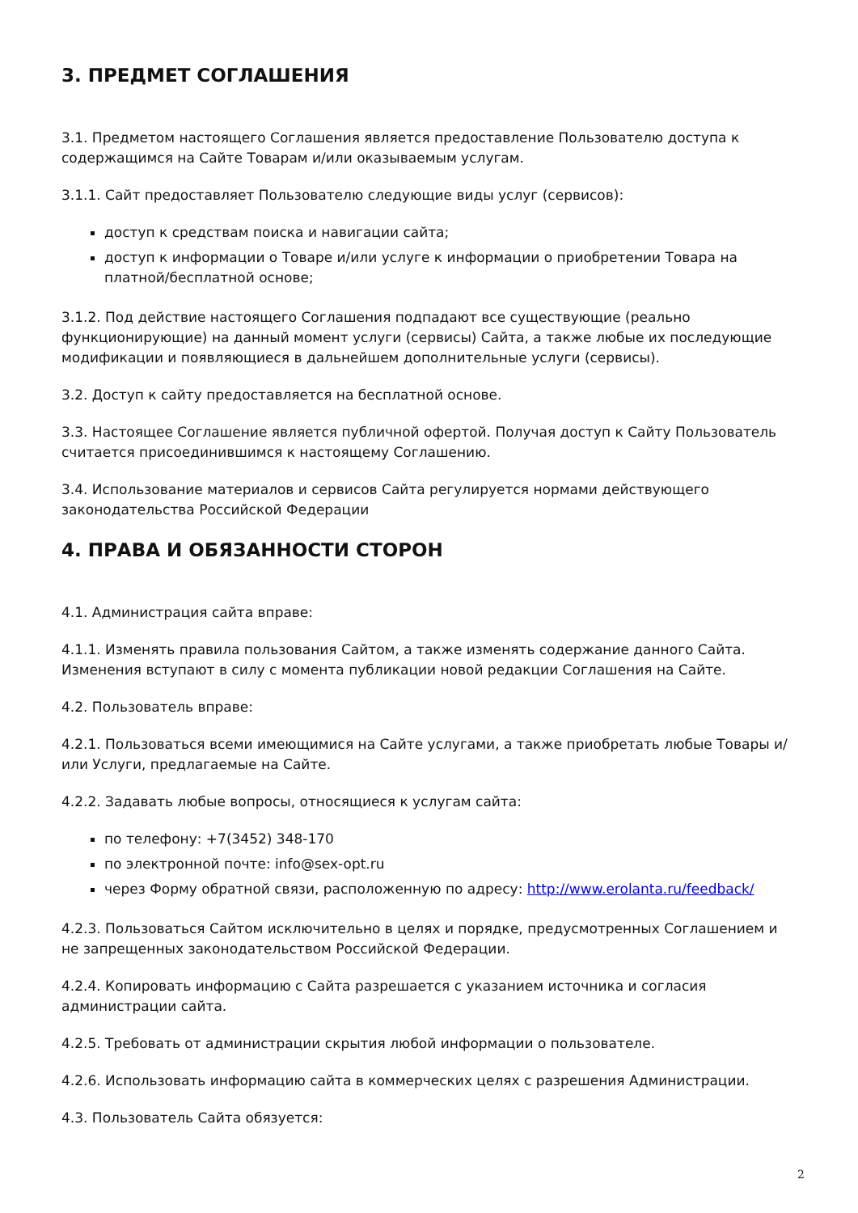3. ПРЕДМЕТ СОГЛАШЕНИЯ
3.1. Предметом настоящего Соглашения является предоставление Пользователю доступа к содержащимся на Сайте Товарам и/или оказываемым услугам.
3.1.1. Сайт предоставляет Пользователю следующие виды услуг (сервисов):
доступ к средствам поиска и навигации сайта;
доступ к информации о Товаре и/или услуге к информации о приобретении Товара на платной/бесплатной основе;
3.1.2. Под действие настоящего Соглашения подпадают все существующие (реально функционирующие) на данный момент услуги (сервисы) Сайта, а также любые их последующие модификации и появляющиеся в дальнейшем дополнительные услуги (сервисы).
3.2. Доступ к сайту предоставляется на бесплатной основе.
3.3. Настоящее Соглашение является публичной офертой. Получая доступ к Сайту Пользователь считается присоединившимся к настоящему Соглашению.
3.4. Использование материалов и сервисов Сайта регулируется нормами действующего законодательства Российской Федерации
4. ПРАВА И ОБЯЗАННОСТИ СТОРОН
4.1. Администрация сайта вправе:
4.1.1. Изменять правила пользования Сайтом, а также изменять содержание данного Сайта. Изменения вступают в силу с момента публикации новой редакции Соглашения на Сайте.
4.2. Пользователь вправе:
4.2.1. Пользоваться всеми имеющимися на Сайте услугами, а также приобретать любые Товары и/или Услуги, предлагаемые на Сайте.
4.2.2. Задавать любые вопросы, относящиеся к услугам сайта:
по телефону: +7(3452) 348-170
по электронной почте: info@sex-opt.ru
через Форму обратной связи, расположенную по адресу: http://www.erolanta.ru/feedback/
4.2.3. Пользоваться Сайтом исключительно в целях и порядке, предусмотренных Соглашением и не запрещенных законодательством Российской Федерации.
4.2.4. Копировать информацию с Сайта разрешается с указанием источника и согласия администрации сайта.
4.2.5. Требовать от администрации скрытия любой информации о пользователе.
4.2.6. Использовать информацию сайта в коммерческих целях с разрешения Администрации.
4.3. Пользователь Сайта обязуется:
2